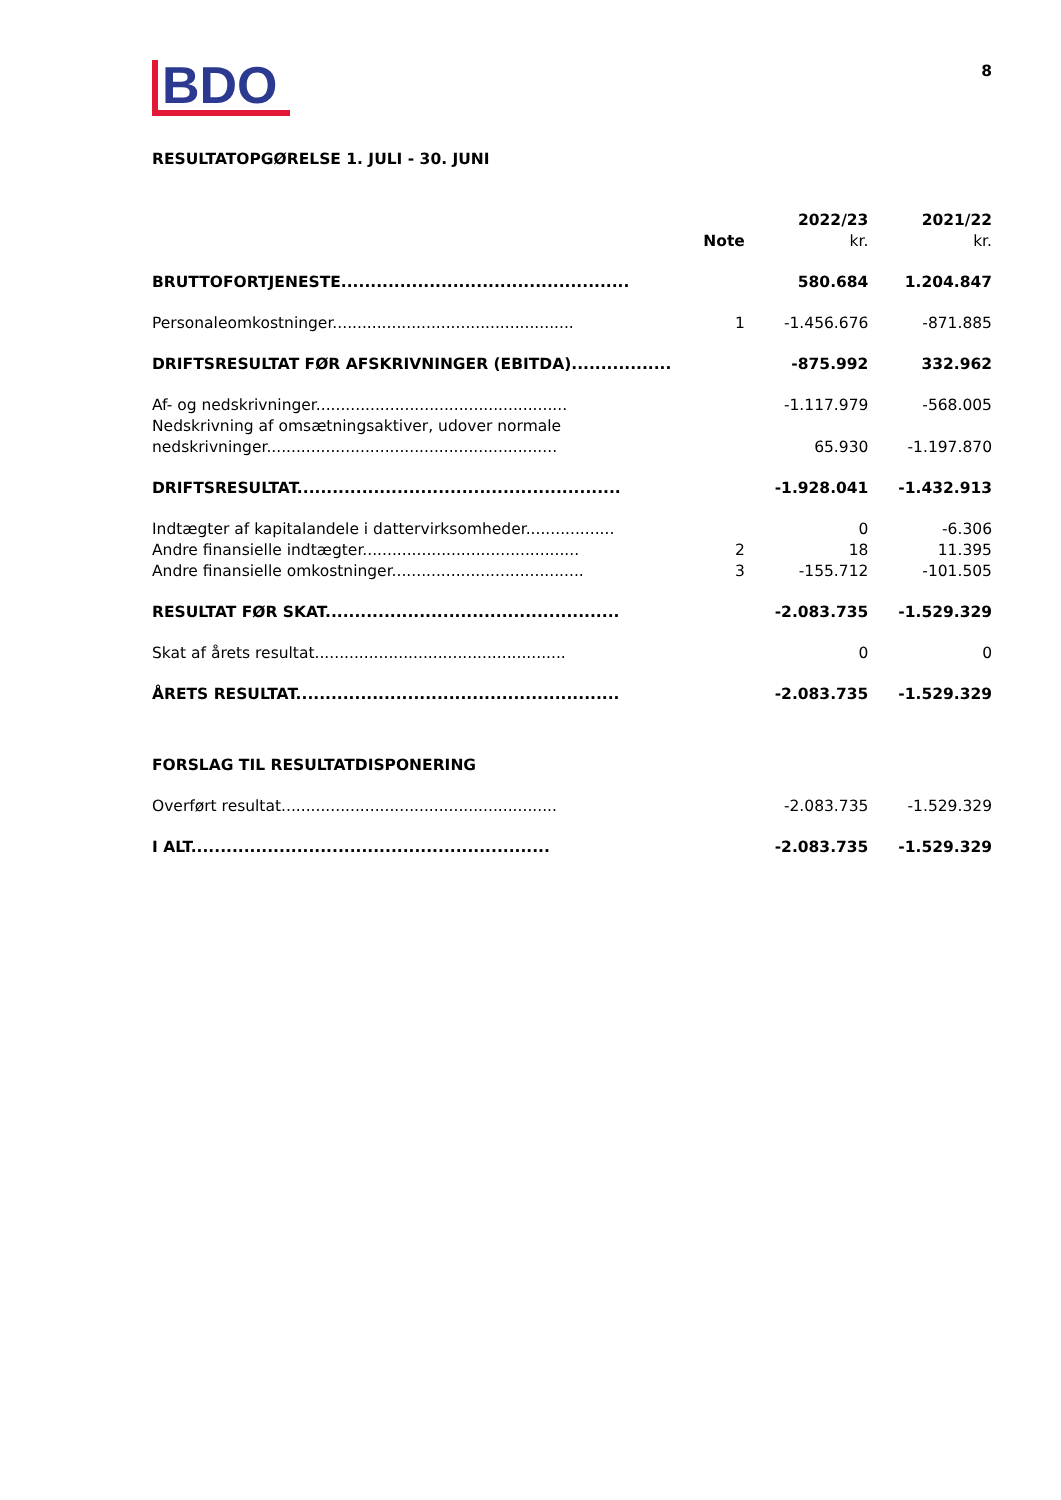8
BDO
RESULTATOPGØRELSE 1. JULI - 30. JUNI
| | Note | 2022/23 kr. | 2021/22 kr. |
| --- | --- | --- | --- |
| BRUTTOFORTJENESTE................................................. | | 580.684 | 1.204.847 |
| Personaleomkostninger................................................. | 1 | -1.456.676 | -871.885 |
| DRIFTSRESULTAT FØR AFSKRIVNINGER (EBITDA)................. | | -875.992 | 332.962 |
| Af- og nedskrivninger................................................... | | -1.117.979 | -568.005 |
| Nedskrivning af omsætningsaktiver, udover normale nedskrivninger........................................................... | | 65.930 | -1.197.870 |
| DRIFTSRESULTAT....................................................... | | -1.928.041 | -1.432.913 |
| Indtægter af kapitalandele i dattervirksomheder.................. | | 0 | -6.306 |
| Andre finansielle indtægter............................................ | 2 | 18 | 11.395 |
| Andre finansielle omkostninger....................................... | 3 | -155.712 | -101.505 |
| RESULTAT FØR SKAT.................................................. | | -2.083.735 | -1.529.329 |
| Skat af årets resultat................................................... | | 0 | 0 |
| ÅRETS RESULTAT....................................................... | | -2.083.735 | -1.529.329 |
| FORSLAG TIL RESULTATDISPONERING | | | |
| Overført resultat........................................................ | | -2.083.735 | -1.529.329 |
| I ALT............................................................. | | -2.083.735 | -1.529.329 |